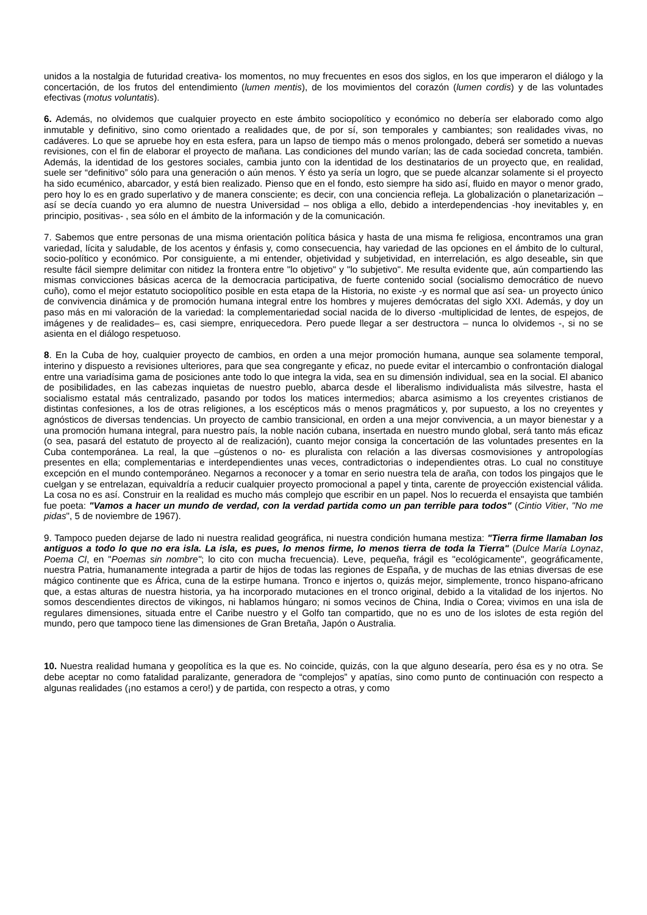unidos a la nostalgia de futuridad creativa- los momentos, no muy frecuentes en esos dos siglos, en los que imperaron el diálogo y la concertación, de los frutos del entendimiento (lumen mentis), de los movimientos del corazón (lumen cordis) y de las voluntades efectivas (motus voluntatis).
6. Además, no olvidemos que cualquier proyecto en este ámbito sociopolítico y económico no debería ser elaborado como algo inmutable y definitivo, sino como orientado a realidades que, de por sí, son temporales y cambiantes; son realidades vivas, no cadáveres. Lo que se apruebe hoy en esta esfera, para un lapso de tiempo más o menos prolongado, deberá ser sometido a nuevas revisiones, con el fin de elaborar el proyecto de mañana. Las condiciones del mundo varían; las de cada sociedad concreta, también. Además, la identidad de los gestores sociales, cambia junto con la identidad de los destinatarios de un proyecto que, en realidad, suele ser “definitivo” sólo para una generación o aún menos. Y ésto ya sería un logro, que se puede alcanzar solamente si el proyecto ha sido ecuménico, abarcador, y está bien realizado. Pienso que en el fondo, esto siempre ha sido así, fluido en mayor o menor grado, pero hoy lo es en grado superlativo y de manera consciente; es decir, con una conciencia refleja. La globalización o planetarización – así se decía cuando yo era alumno de nuestra Universidad – nos obliga a ello, debido a interdependencias -hoy inevitables y, en principio, positivas- , sea sólo en el ámbito de la información y de la comunicación.
7. Sabemos que entre personas de una misma orientación política básica y hasta de una misma fe religiosa, encontramos una gran variedad, lícita y saludable, de los acentos y énfasis y, como consecuencia, hay variedad de las opciones en el ámbito de lo cultural, socio-político y económico. Por consiguiente, a mi entender, objetividad y subjetividad, en interrelación, es algo deseable, sin que resulte fácil siempre delimitar con nitidez la frontera entre "lo objetivo" y "lo subjetivo". Me resulta evidente que, aún compartiendo las mismas convicciones básicas acerca de la democracia participativa, de fuerte contenido social (socialismo democrático de nuevo cuño), como el mejor estatuto sociopolítico posible en esta etapa de la Historia, no existe -y es normal que así sea- un proyecto único de convivencia dinámica y de promoción humana integral entre los hombres y mujeres demócratas del siglo XXI. Además, y doy un paso más en mi valoración de la variedad: la complementariedad social nacida de lo diverso -multiplicidad de lentes, de espejos, de imágenes y de realidades– es, casi siempre, enriquecedora. Pero puede llegar a ser destructora – nunca lo olvidemos -, si no se asienta en el diálogo respetuoso.
8. En la Cuba de hoy, cualquier proyecto de cambios, en orden a una mejor promoción humana, aunque sea solamente temporal, interino y dispuesto a revisiones ulteriores, para que sea congregante y eficaz, no puede evitar el intercambio o confrontación dialogal entre una variadísima gama de posiciones ante todo lo que integra la vida, sea en su dimensión individual, sea en la social. El abanico de posibilidades, en las cabezas inquietas de nuestro pueblo, abarca desde el liberalismo individualista más silvestre, hasta el socialismo estatal más centralizado, pasando por todos los matices intermedios; abarca asimismo a los creyentes cristianos de distintas confesiones, a los de otras religiones, a los escépticos más o menos pragmáticos y, por supuesto, a los no creyentes y agnósticos de diversas tendencias. Un proyecto de cambio transicional, en orden a una mejor convivencia, a un mayor bienestar y a una promoción humana integral, para nuestro país, la noble nación cubana, insertada en nuestro mundo global, será tanto más eficaz (o sea, pasará del estatuto de proyecto al de realización), cuanto mejor consiga la concertación de las voluntades presentes en la Cuba contemporánea. La real, la que –gústenos o no- es pluralista con relación a las diversas cosmovisiones y antropologías presentes en ella; complementarias e interdependientes unas veces, contradictorias o independientes otras. Lo cual no constituye excepción en el mundo contemporáneo. Negarnos a reconocer y a tomar en serio nuestra tela de araña, con todos los pingajos que le cuelgan y se entrelazan, equivaldría a reducir cualquier proyecto promocional a papel y tinta, carente de proyección existencial válida. La cosa no es así. Construir en la realidad es mucho más complejo que escribir en un papel. Nos lo recuerda el ensayista que también fue poeta: "Vamos a hacer un mundo de verdad, con la verdad partida como un pan terrible para todos" (Cintio Vitier, "No me pidas", 5 de noviembre de 1967).
9. Tampoco pueden dejarse de lado ni nuestra realidad geográfica, ni nuestra condición humana mestiza: "Tierra firme llamaban los antiguos a todo lo que no era isla. La isla, es pues, lo menos firme, lo menos tierra de toda la Tierra" (Dulce María Loynaz, Poema Cl, en "Poemas sin nombre"; lo cito con mucha frecuencia). Leve, pequeña, frágil es "ecológicamente", geográficamente, nuestra Patria, humanamente integrada a partir de hijos de todas las regiones de España, y de muchas de las etnias diversas de ese mágico continente que es África, cuna de la estirpe humana. Tronco e injertos o, quizás mejor, simplemente, tronco hispano-africano que, a estas alturas de nuestra historia, ya ha incorporado mutaciones en el tronco original, debido a la vitalidad de los injertos. No somos descendientes directos de vikingos, ni hablamos húngaro; ni somos vecinos de China, India o Corea; vivimos en una isla de regulares dimensiones, situada entre el Caribe nuestro y el Golfo tan compartido, que no es uno de los islotes de esta región del mundo, pero que tampoco tiene las dimensiones de Gran Bretaña, Japón o Australia.
10. Nuestra realidad humana y geopolítica es la que es. No coincide, quizás, con la que alguno desearía, pero ésa es y no otra. Se debe aceptar no como fatalidad paralizante, generadora de “complejos” y apatías, sino como punto de continuación con respecto a algunas realidades (¡no estamos a cero!) y de partida, con respecto a otras, y como